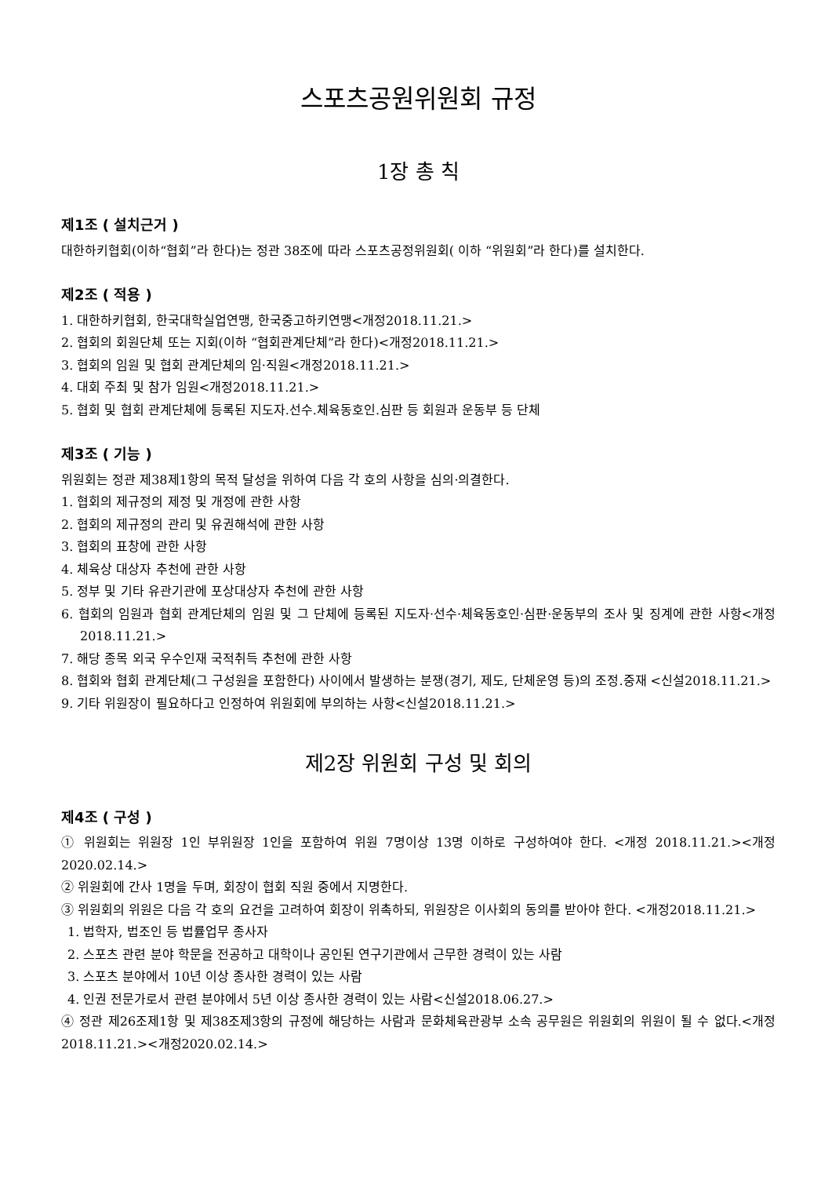스포츠공원위원회 규정
1장 총 칙
제1조 ( 설치근거 )
대한하키협회(이하“협회”라 한다)는 정관 38조에 따라 스포츠공정위원회( 이하 “위원회”라 한다)를 설치한다.
제2조 ( 적용 )
1. 대한하키협회, 한국대학실업연맹, 한국중고하키연맹<개정2018.11.21.>
2. 협회의 회원단체 또는 지회(이하 “협회관계단체”라 한다)<개정2018.11.21.>
3. 협회의 임원 및 협회 관계단체의 임·직원<개정2018.11.21.>
4. 대회 주최 및 참가 임원<개정2018.11.21.>
5. 협회 및 협회 관계단체에 등록된 지도자.선수.체육동호인.심판 등 회원과 운동부 등 단체
제3조 ( 기능 )
위원회는 정관 제38제1항의 목적 달성을 위하여 다음 각 호의 사항을 심의·의결한다.
1. 협회의 제규정의 제정 및 개정에 관한 사항
2. 협회의 제규정의 관리 및 유권해석에 관한 사항
3. 협회의 표창에 관한 사항
4. 체육상 대상자 추천에 관한 사항
5. 정부 및 기타 유관기관에 포상대상자 추천에 관한 사항
6. 협회의 임원과 협회 관계단체의 임원 및 그 단체에 등록된 지도자·선수·체육동호인·심판·운동부의 조사 및 징계에 관한 사항<개정2018.11.21.>
7. 해당 종목 외국 우수인재 국적취득 추천에 관한 사항
8. 협회와 협회 관계단체(그 구성원을 포함한다) 사이에서 발생하는 분쟁(경기, 제도, 단체운영 등)의 조정.중재 <신설2018.11.21.>
9. 기타 위원장이 필요하다고 인정하여 위원회에 부의하는 사항<신설2018.11.21.>
제2장 위원회 구성 및 회의
제4조 ( 구성 )
① 위원회는 위원장 1인 부위원장 1인을 포함하여 위원 7명이상 13명 이하로 구성하여야 한다. <개정 2018.11.21.><개정2020.02.14.>
② 위원회에 간사 1명을 두며, 회장이 협회 직원 중에서 지명한다.
③ 위원회의 위원은 다음 각 호의 요건을 고려하여 회장이 위촉하되, 위원장은 이사회의 동의를 받아야 한다. <개정2018.11.21.>
1. 법학자, 법조인 등 법률업무 종사자
2. 스포츠 관련 분야 학문을 전공하고 대학이나 공인된 연구기관에서 근무한 경력이 있는 사람
3. 스포츠 분야에서 10년 이상 종사한 경력이 있는 사람
4. 인권 전문가로서 관련 분야에서 5년 이상 종사한 경력이 있는 사람<신설2018.06.27.>
④ 정관 제26조제1항 및 제38조제3항의 규정에 해당하는 사람과 문화체육관광부 소속 공무원은 위원회의 위원이 될 수 없다.<개정2018.11.21.><개정2020.02.14.>